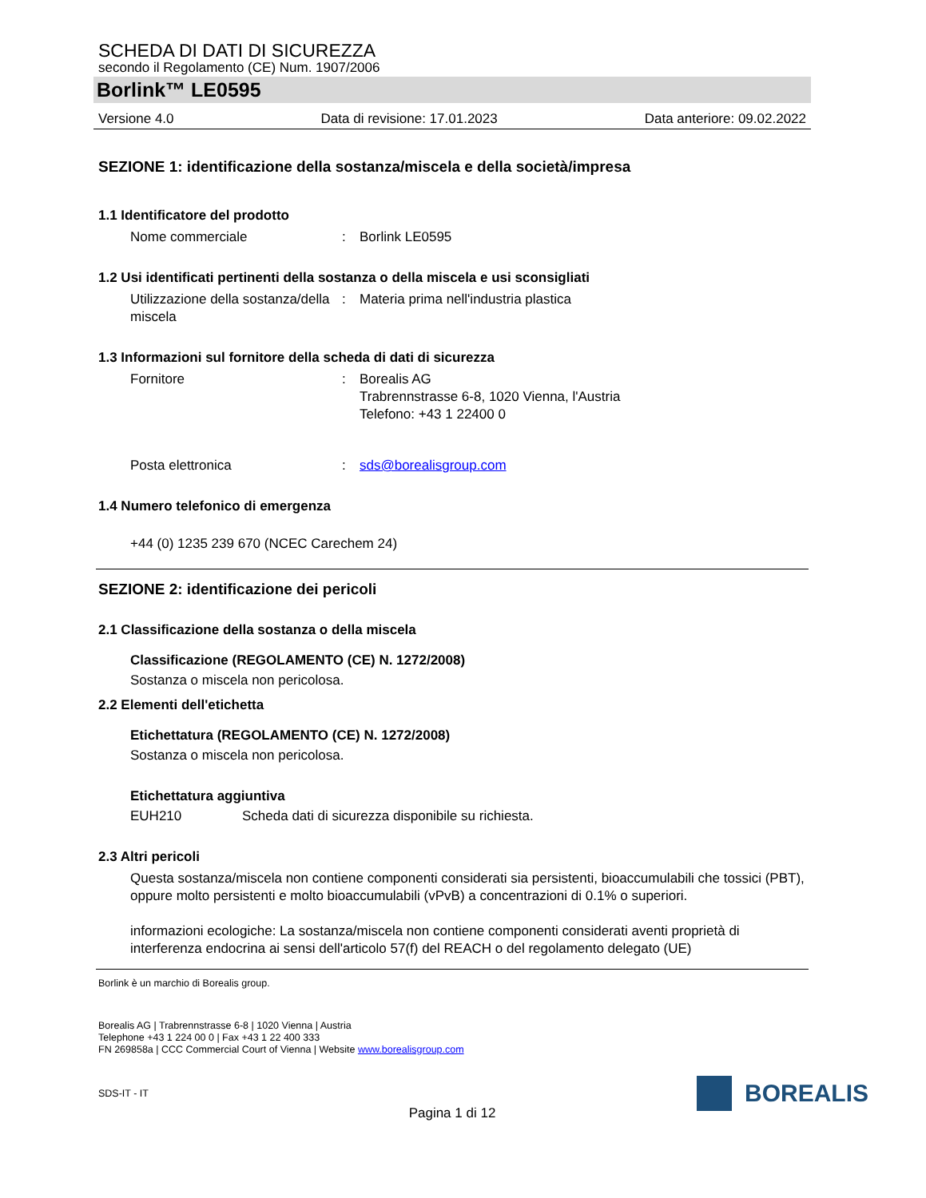SCHEDA DI DATI DI SICUREZZA
secondo il Regolamento (CE) Num. 1907/2006
Borlink™ LE0595
Versione 4.0 Data di revisione: 17.01.2023 Data anteriore: 09.02.2022
SEZIONE 1: identificazione della sostanza/miscela e della società/impresa
1.1 Identificatore del prodotto
Nome commerciale: Borlink LE0595
1.2 Usi identificati pertinenti della sostanza o della miscela e usi sconsigliati
Utilizzazione della sostanza/della miscela: Materia prima nell'industria plastica
1.3 Informazioni sul fornitore della scheda di dati di sicurezza
Fornitore: Borealis AG
Trabrennstrasse 6-8, 1020 Vienna, l'Austria
Telefono: +43 1 22400 0
Posta elettronica: sds@borealisgroup.com
1.4 Numero telefonico di emergenza
+44 (0) 1235 239 670 (NCEC Carechem 24)
SEZIONE 2: identificazione dei pericoli
2.1 Classificazione della sostanza o della miscela
Classificazione (REGOLAMENTO (CE) N. 1272/2008)
Sostanza o miscela non pericolosa.
2.2 Elementi dell'etichetta
Etichettatura (REGOLAMENTO (CE) N. 1272/2008)
Sostanza o miscela non pericolosa.
Etichettatura aggiuntiva
EUH210 Scheda dati di sicurezza disponibile su richiesta.
2.3 Altri pericoli
Questa sostanza/miscela non contiene componenti considerati sia persistenti, bioaccumulabili che tossici (PBT), oppure molto persistenti e molto bioaccumulabili (vPvB) a concentrazioni di 0.1% o superiori.
informazioni ecologiche: La sostanza/miscela non contiene componenti considerati aventi proprietà di interferenza endocrina ai sensi dell'articolo 57(f) del REACH o del regolamento delegato (UE)
Borlink è un marchio di Borealis group.
Borealis AG | Trabrennstrasse 6-8 | 1020 Vienna | Austria
Telephone +43 1 224 00 0 | Fax +43 1 22 400 333
FN 269858a | CCC Commercial Court of Vienna | Website www.borealisgroup.com
BOREALIS
SDS-IT - IT
Pagina 1 di 12